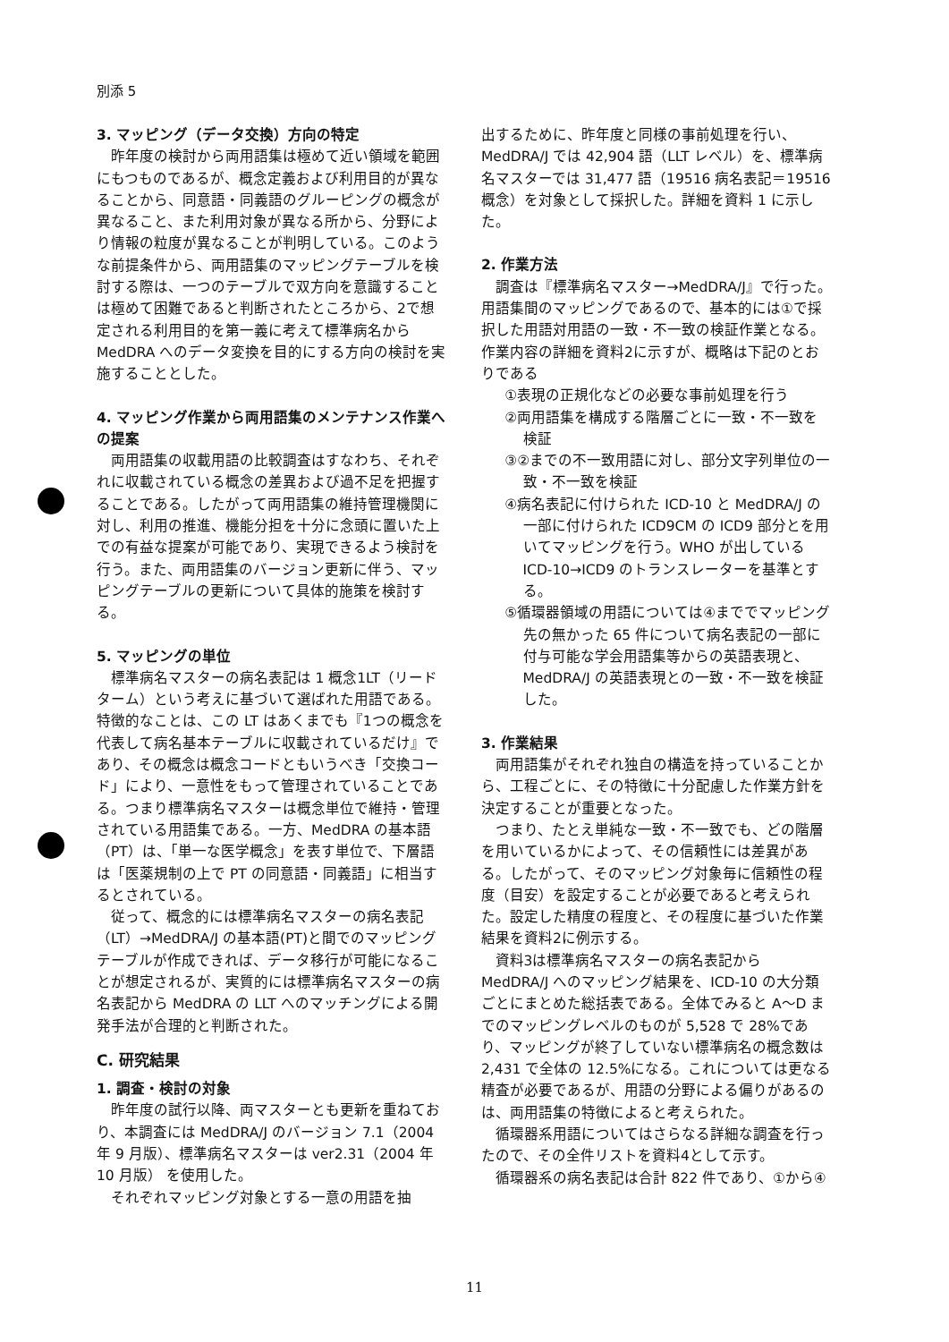別添 5
3. マッピング（データ交換）方向の特定
昨年度の検討から両用語集は極めて近い領域を範囲にもつものであるが、概念定義および利用目的が異なることから、同意語・同義語のグルーピングの概念が異なること、また利用対象が異なる所から、分野により情報の粒度が異なることが判明している。このような前提条件から、両用語集のマッピングテーブルを検討する際は、一つのテーブルで双方向を意識することは極めて困難であると判断されたところから、2で想定される利用目的を第一義に考えて標準病名から MedDRA へのデータ変換を目的にする方向の検討を実施することとした。
4. マッピング作業から両用語集のメンテナンス作業への提案
両用語集の収載用語の比較調査はすなわち、それぞれに収載されている概念の差異および過不足を把握することである。したがって両用語集の維持管理機関に対し、利用の推進、機能分担を十分に念頭に置いた上での有益な提案が可能であり、実現できるよう検討を行う。また、両用語集のバージョン更新に伴う、マッピングテーブルの更新について具体的施策を検討する。
5. マッピングの単位
標準病名マスターの病名表記は 1 概念1LT（リードターム）という考えに基づいて選ばれた用語である。特徴的なことは、この LT はあくまでも『1つの概念を代表して病名基本テーブルに収載されているだけ』であり、その概念は概念コードともいうべき「交換コード」により、一意性をもって管理されていることである。つまり標準病名マスターは概念単位で維持・管理されている用語集である。一方、MedDRA の基本語（PT）は、「単一な医学概念」を表す単位で、下層語は「医薬規制の上で PT の同意語・同義語」に相当するとされている。
従って、概念的には標準病名マスターの病名表記（LT）→MedDRA/J の基本語(PT)と間でのマッピングテーブルが作成できれば、データ移行が可能になることが想定されるが、実質的には標準病名マスターの病名表記から MedDRA の LLT へのマッチングによる開発手法が合理的と判断された。
C. 研究結果
1. 調査・検討の対象
昨年度の試行以降、両マスターとも更新を重ねており、本調査には MedDRA/J のバージョン 7.1（2004 年 9 月版）、標準病名マスターは ver2.31（2004 年 10 月版） を使用した。
それぞれマッピング対象とする一意の用語を抽
出するために、昨年度と同様の事前処理を行い、MedDRA/J では 42,904 語（LLT レベル）を、標準病名マスターでは 31,477 語（19516 病名表記＝19516 概念）を対象として採択した。詳細を資料 1 に示した。
2. 作業方法
調査は『標準病名マスター→MedDRA/J』で行った。用語集間のマッピングであるので、基本的には①で採択した用語対用語の一致・不一致の検証作業となる。作業内容の詳細を資料2に示すが、概略は下記のとおりである
①表現の正規化などの必要な事前処理を行う
②両用語集を構成する階層ごとに一致・不一致を検証
③②までの不一致用語に対し、部分文字列単位の一致・不一致を検証
④病名表記に付けられた ICD-10 と MedDRA/J の一部に付けられた ICD9CM の ICD9 部分とを用いてマッピングを行う。WHO が出している ICD-10→ICD9 のトランスレーターを基準とする。
⑤循環器領域の用語については④まででマッピング先の無かった 65 件について病名表記の一部に付与可能な学会用語集等からの英語表現と、MedDRA/J の英語表現との一致・不一致を検証した。
3. 作業結果
両用語集がそれぞれ独自の構造を持っていることから、工程ごとに、その特徴に十分配慮した作業方針を決定することが重要となった。
つまり、たとえ単純な一致・不一致でも、どの階層を用いているかによって、その信頼性には差異がある。したがって、そのマッピング対象毎に信頼性の程度（目安）を設定することが必要であると考えられた。設定した精度の程度と、その程度に基づいた作業結果を資料2に例示する。
資料3は標準病名マスターの病名表記から MedDRA/J へのマッピング結果を、ICD-10 の大分類ごとにまとめた総括表である。全体でみると A～D までのマッピングレベルのものが 5,528 で 28%であり、マッピングが終了していない標準病名の概念数は 2,431 で全体の 12.5%になる。これについては更なる精査が必要であるが、用語の分野による偏りがあるのは、両用語集の特徴によると考えられた。
循環器系用語についてはさらなる詳細な調査を行ったので、その全件リストを資料4として示す。
循環器系の病名表記は合計 822 件であり、①から④
11